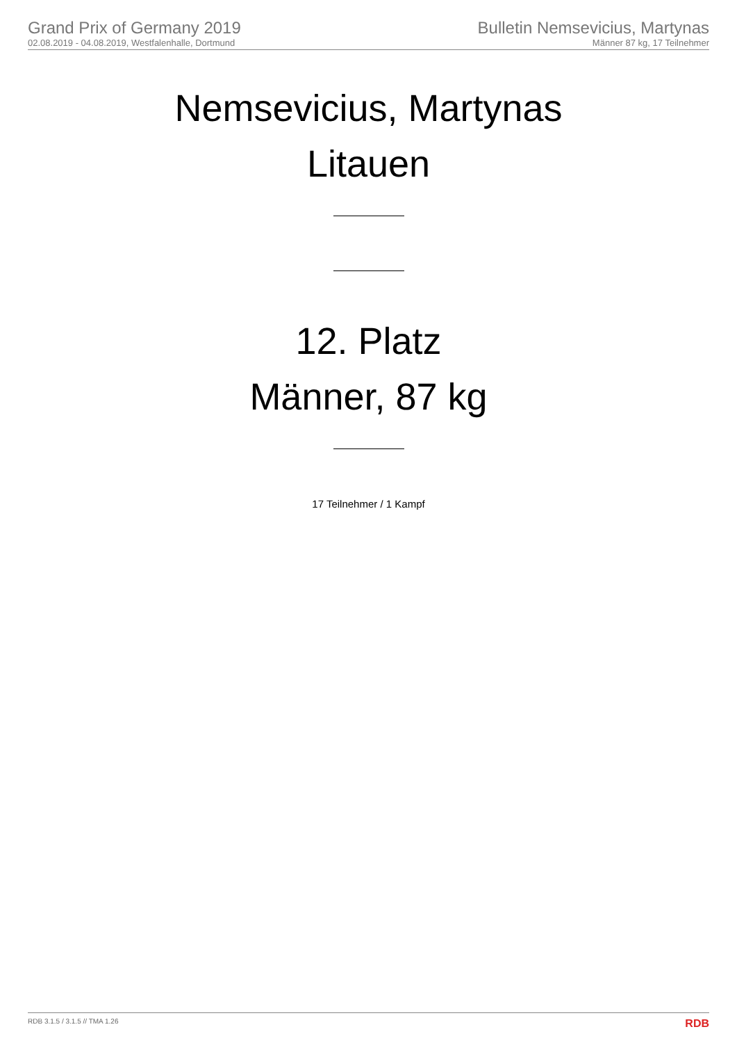Grand Prix of Germany 2019
02.08.2019 - 04.08.2019, Westfalenhalle, Dortmund
Bulletin Nemsevicius, Martynas
Männer 87 kg, 17 Teilnehmer
Nemsevicius, Martynas
Litauen
12. Platz
Männer, 87 kg
17 Teilnehmer / 1 Kampf
RDB 3.1.5 / 3.1.5 // TMA 1.26 RDB